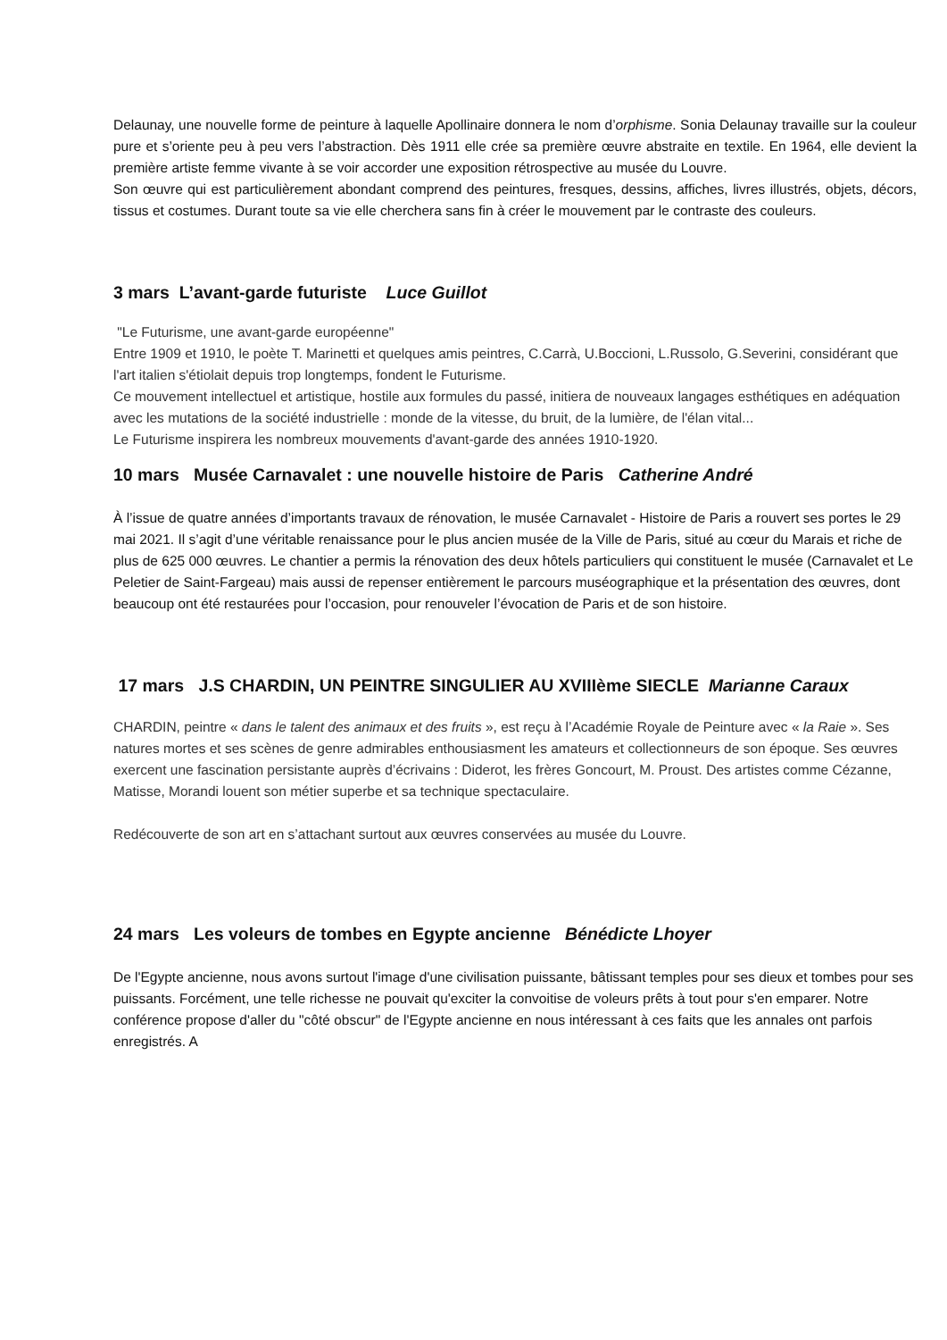Delaunay, une nouvelle forme de peinture à laquelle Apollinaire donnera le nom d’orphisme. Sonia Delaunay travaille sur la couleur pure et s’oriente peu à peu vers l’abstraction. Dès 1911 elle crée sa première œuvre abstraite en textile. En 1964, elle devient la première artiste femme vivante à se voir accorder une exposition rétrospective au musée du Louvre.
Son œuvre qui est particulièrement abondant comprend des peintures, fresques, dessins, affiches, livres illustrés, objets, décors, tissus et costumes. Durant toute sa vie elle cherchera sans fin à créer le mouvement par le contraste des couleurs.
3 mars L’avant-garde futuriste Luce Guillot
"Le Futurisme, une avant-garde européenne"
Entre 1909 et 1910, le poète T. Marinetti et quelques amis peintres, C.Carrà, U.Boccioni, L.Russolo, G.Severini, considérant que l'art italien s'étiolait depuis trop longtemps, fondent le Futurisme.
Ce mouvement intellectuel et artistique, hostile aux formules du passé, initiera de nouveaux langages esthétiques en adéquation avec les mutations de la société industrielle : monde de la vitesse, du bruit, de la lumière, de l'élan vital...
Le Futurisme inspirera les nombreux mouvements d'avant-garde des années 1910-1920.
10 mars Musée Carnavalet : une nouvelle histoire de Paris Catherine André
À l’issue de quatre années d’importants travaux de rénovation, le musée Carnavalet - Histoire de Paris a rouvert ses portes le 29 mai 2021. Il s’agit d’une véritable renaissance pour le plus ancien musée de la Ville de Paris, situé au cœur du Marais et riche de plus de 625 000 œuvres. Le chantier a permis la rénovation des deux hôtels particuliers qui constituent le musée (Carnavalet et Le Peletier de Saint-Fargeau) mais aussi de repenser entièrement le parcours muséographique et la présentation des œuvres, dont beaucoup ont été restaurées pour l’occasion, pour renouveler l’évocation de Paris et de son histoire.
17 mars J.S CHARDIN, UN PEINTRE SINGULIER AU XVIIIème SIECLE Marianne Caraux
CHARDIN, peintre « dans le talent des animaux et des fruits », est reçu à l’Académie Royale de Peinture avec « la Raie ». Ses natures mortes et ses scènes de genre admirables enthousiasment les amateurs et collectionneurs de son époque. Ses œuvres exercent une fascination persistante auprès d’écrivains : Diderot, les frères Goncourt, M. Proust. Des artistes comme Cézanne, Matisse, Morandi louent son métier superbe et sa technique spectaculaire.
Redécouverte de son art en s’attachant surtout aux œuvres conservées au musée du Louvre.
24 mars Les voleurs de tombes en Egypte ancienne Bénédicte Lhoyer
De l'Egypte ancienne, nous avons surtout l'image d'une civilisation puissante, bâtissant temples pour ses dieux et tombes pour ses puissants. Forcément, une telle richesse ne pouvait qu'exciter la convoitise de voleurs prêts à tout pour s'en emparer. Notre conférence propose d'aller du "côté obscur" de l'Egypte ancienne en nous intéressant à ces faits que les annales ont parfois enregistrés. A